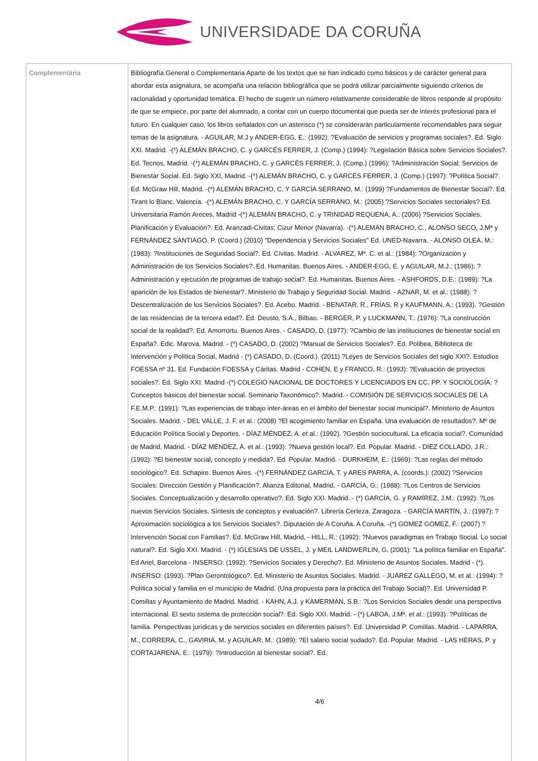UNIVERSIDADE DA CORUÑA
| Complementária | Bibliografía General o Complementaria Aparte de los textos que se han indicado como básicos y de carácter general para abordar esta asignatura, se acompaña una relación bibliográfica que se podrá utilizar parcialmente siguiendo criterios de racionalidad y oportunidad temática. El hecho de sugerir un número relativamente considerable de libros responde al propósito de que se empiece, por parte del alumnado, a contar con un cuerpo documental que pueda ser de interés profesional para el futuro. En cualquier caso, los libros señalados con un asterisco (*) se considerarán particularmente recomendables para seguir temas de la asignatura. - AGUILAR, M.J y ANDER-EGG, E.: (1992): ?Evaluación de servicios y programas sociales?. Ed. Siglo XXI. Madrid. -(*) ALEMÁN BRACHO, C. y GARCÉS FERRER, J. (Comp.) (1994): ?Legislación Básica sobre Servicios Sociales?. Ed. Tecnos, Madrid. -(*) ALEMÁN BRACHO, C. y GARCÉS FERRER, J. (Comp.) (1996): ?Administración Social: Servicios de Bienestar Social. Ed. Siglo XXI, Madrid. -(*) ALEMÁN BRACHO, C. y GARCÉS FERRER, J. (Comp.) (1997): ?Política Social?. Ed. McGraw Hill, Madrid. -(*) ALEMÁN BRACHO, C. Y GARCÍA SERRANO, M.: (1999) ?Fundamentos de Bienestar Social?. Ed. Tirant lo Blanc. Valencia. -(*) ALEMÁN BRACHO, C. Y GARCÍA SERRANO, M.: (2005) ?Servicios Sociales sectoriales? Ed. Universitaria Ramón Areces, Madrid -(*) ALEMÁN BRACHO, C. y TRINIDAD REQUENA, A.: (2006) ?Servicios Sociales. Planificación y Evaluación?. Ed. Aranzadi-Civitas; Cizur Menor (Navarra). -(*) ALEMÁN BRACHO, C., ALONSO SECO, J.Mª y FERNÁNDEZ SANTIAGO, P. (Coord.) (2010) "Dependencia y Servicios Sociales" Ed. UNED-Navarra. - ALONSO OLEA, M.: (1983): ?Instituciones de Seguridad Social?. Ed. Cívitas. Madrid. - ALVAREZ, Mª. C. et al.: (1984): ?Organización y Administración de los Servicios Sociales?. Ed. Humanitas. Buenos Aires. - ANDER-EGG, E. y AGUILAR, M.J.: (1986): ?Administración y ejecución de programas de trabajo social?. Ed. Humanitas. Buenos Aires. - ASHFORDS, D.E.: (1989): ?La aparición de los Estados de bienestar?. Ministerio de Trabajo y Seguridad Social. Madrid. - AZNAR, M. et al.: (1988): ?Descentralización de los Servicios Sociales?. Ed. Acebo. Madrid. - BENATAR, R., FRÍAS, R y KAUFMANN, A.: (1993). ?Gestión de las residencias de la tercera edad?. Ed. Deusto, S.A., Bilbao. - BERGER, P. y LUCKMANN, T.: (1976): ?La construcción social de la realidad?. Ed. Amorrortu. Buenos Aires. - CASADO, D. (1977): ?Cambio de las instituciones de bienestar social en España?. Edic. Marova. Madrid. - (*) CASADO, D. (2002) ?Manual de Servicios Sociales?. Ed. Polibea, Biblioteca de Intervención y Política Social, Madrid - (*) CASADO, D. (Coord.). (2011) ?Leyes de Servicios Sociales del siglo XXI?. Estudios FOESSA nº 31. Ed. Fundación FOESSA y Cáritas. Madrid - COHEN, E y FRANCO, R.: (1993): ?Evaluación de proyectos sociales?. Ed. Siglo XXI. Madrid -(*) COLEGIO NACIONAL DE DOCTORES Y LICENCIADOS EN CC. PP. Y SOCIOLOGÍA: ?Conceptos básicos del bienestar social. Seminario Taxonómico?. Madrid. - COMISIÓN DE SERVICIOS SOCIALES DE LA F.E.M.P.: (1991): ?Las experiencias de trabajo inter-áreas en el ámbito del bienestar social municipal?. Ministerio de Asuntos Sociales. Madrid. - DEL VALLE, J. F. et al.: (2008) ?El acogimiento familiar en España. Una evaluación de resultados?. Mº de Educación Política Social y Deportes. - DÍAZ MÉNDEZ, A. et al.: (1992). ?Gestión sociocultural. La eficacia social?. Comunidad de Madrid. Madrid. - DÍAZ MÉNDEZ, A. et al.: (1993): ?Nueva gestión local?. Ed. Popular. Madrid. - DIEZ COLLADO, J.R.: (1992): ?El bienestar social, concepto y medida?. Ed. Popular. Madrid. - DURKHEIM, E.: (1969): ?Las reglas del método sociológico?. Ed. Schapire. Buenos Aires. -(*) FERNÁNDEZ GARCÍA, T. y ARES PARRA, A. (coords.): (2002) ?Servicios Sociales: Dirección Gestión y Planificación?. Alianza Editorial, Madrid. - GARCÍA, G.: (1988): ?Los Centros de Servicios Sociales. Conceptualización y desarrollo operativo?. Ed. Siglo XXI. Madrid. - (*) GARCÍA, G. y RAMÍREZ, J.M.: (1992): ?Los nuevos Servicios Sociales. Síntesis de conceptos y evaluación?. Librería Certeza. Zaragoza. - GARCÍA MARTÍN, J.: (1997): ?Aproximación sociológica a los Servicios Sociales?. Diputación de A Coruña. A Coruña. -(*) GOMEZ GOMEZ, F.: (2007) ?Intervención Social con Familias?. Ed. McGraw Hill, Madrid, - HILL, R.: (1992): ?Nuevos paradigmas en Trabajo Social. Lo social natural?. Ed. Siglo XXI. Madrid. - (*) IGLESIAS DE USSEL, J. y MEIL LANDWERLIN, G. (2001): "La política familiar en España". Ed Ariel, Barcelona - INSERSO: (1992): ?Servicios Sociales y Derecho?. Ed. Ministerio de Asuntos Sociales. Madrid - (*). INSERSO: (1993). ?Plan Gerontológico?. Ed. Ministerio de Asuntos Sociales. Madrid. - JUÁREZ GALLEGO, M. et al.: (1994): ?Política social y familia en el municipio de Madrid. (Una propuesta para la práctica del Trabajo Social)?. Ed. Universidad P. Comillas y Ayuntamiento de Madrid. Madrid. - KAHN, A.J. y KAMERMAN, S.B.: ?Los Servicios Sociales desde una perspectiva internacional. El sexto sistema de protección social?. Ed. Siglo XXI. Madrid. - (*) LABOA, J.Mª. et al.: (1993): ?Políticas de familia. Perspectivas jurídicas y de servicios sociales en diferentes países?. Ed. Universidad P. Comillas. Madrid. - LAPARRA, M., CORRERA, C., GAVIRIA, M. y AGUILAR, M.: (1989): ?El salario social sudado?. Ed. Popular. Madrid. - LAS HERAS, P. y CORTAJARENA, E.: (1979): ?Introducción al bienestar social?. Ed. 4/6 |